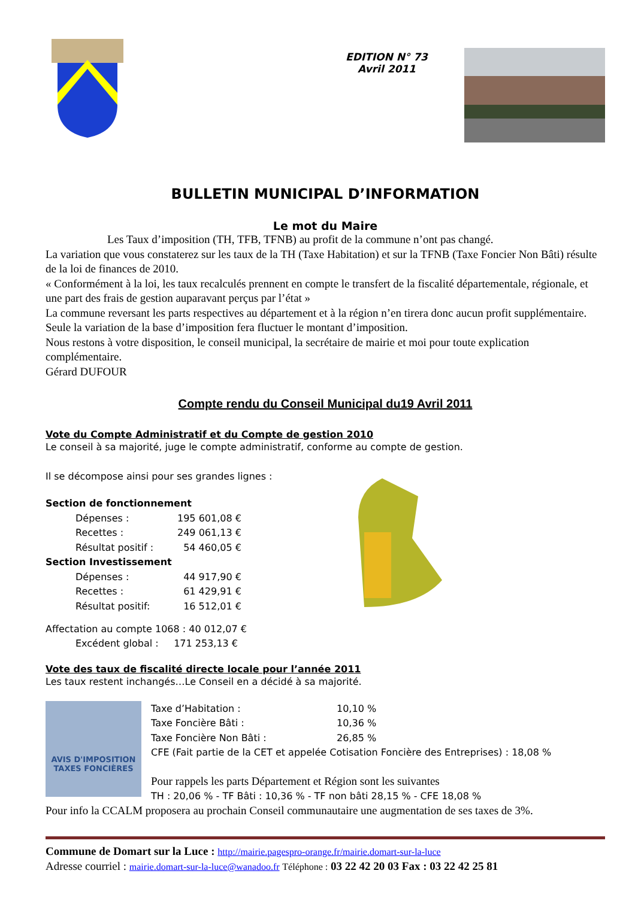EDITION N° 73
Avril 2011
BULLETIN MUNICIPAL D’INFORMATION
Le mot du Maire
Les Taux d’imposition (TH, TFB, TFNB) au profit de la commune n’ont pas changé.
La variation que vous constaterez sur les taux de la TH (Taxe Habitation) et sur la TFNB (Taxe Foncier Non Bâti) résulte de la loi de finances de 2010.
« Conformément à la loi, les taux recalculés prennent en compte le transfert de la fiscalité départementale, régionale, et une part des frais de gestion auparavant perçus par l’état »
La commune reversant les parts respectives au département et à la région n’en tirera donc aucun profit supplémentaire. Seule la variation de la base d’imposition fera fluctuer le montant d’imposition.
Nous restons à votre disposition, le conseil municipal, la secrétaire de mairie et moi pour toute explication complémentaire.
Gérard DUFOUR
Compte rendu du Conseil Municipal du19 Avril 2011
Vote du Compte Administratif et du Compte de gestion 2010
Le conseil à sa majorité, juge le compte administratif, conforme au compte de gestion.
Il se décompose ainsi pour ses grandes lignes :
| Section de fonctionnement | |
| Dépenses : | 195 601,08 € |
| Recettes : | 249 061,13 € |
| Résultat positif : | 54 460,05 € |
| Section Investissement | |
| Dépenses : | 44 917,90 € |
| Recettes : | 61 429,91 € |
| Résultat positif: | 16 512,01 € |
Affectation au compte 1068 : 40 012,07 €
Excédent global : 171 253,13 €
Vote des taux de fiscalité directe locale pour l’année 2011
Les taux restent inchangés…Le Conseil en a décidé à sa majorité.
AVIS D'IMPOSITION TAXES FONCIÈRES
| Taxe d’Habitation : | 10,10 % |
| Taxe Foncière Bâti : | 10,36 % |
| Taxe Foncière Non Bâti : | 26,85 % |
| CFE (Fait partie de la CET et appelée Cotisation Foncière des Entreprises) : 18,08 % | |
Pour rappels les parts Département et Région sont les suivantes
TH : 20,06 % - TF Bâti : 10,36 % - TF non bâti 28,15 % - CFE 18,08 %
Pour info la CCALM proposera au prochain Conseil communautaire une augmentation de ses taxes de 3%.
Commune de Domart sur la Luce : http://mairie.pagespro-orange.fr/mairie.domart-sur-la-luce
Adresse courriel : mairie.domart-sur-la-luce@wanadoo.fr Téléphone : 03 22 42 20 03 Fax : 03 22 42 25 81